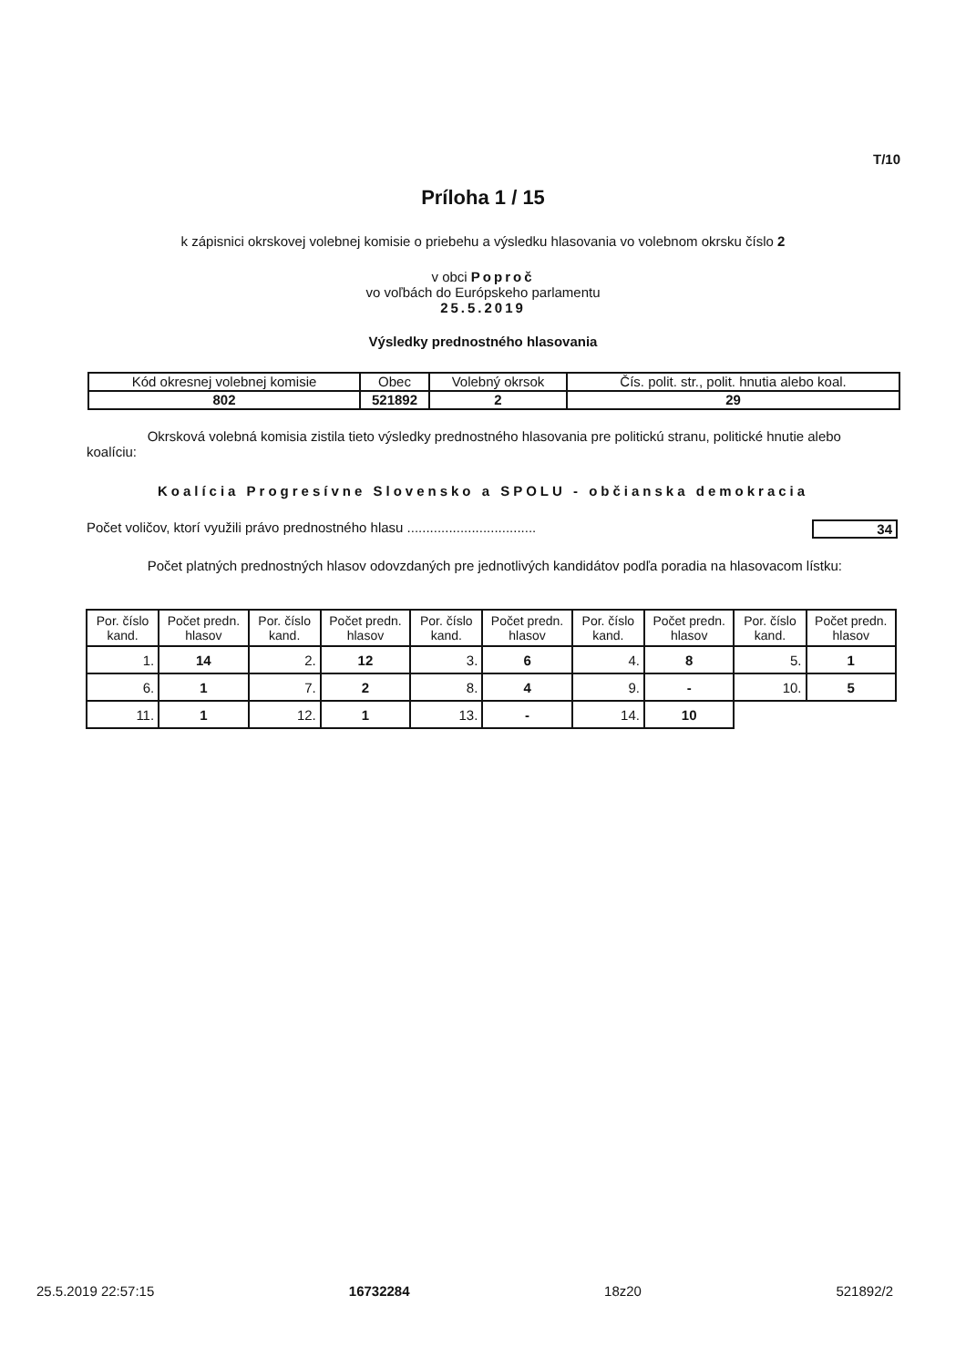T/10
Príloha 1 / 15
k zápisnici okrskovej volebnej komisie o priebehu a výsledku hlasovania vo volebnom okrsku číslo 2
v obci Poproč
vo voľbách do Európskeho parlamentu
25.5.2019
Výsledky prednostného hlasovania
| Kód okresnej volebnej komisie | Obec | Volebný okrsok | Čís. polit. str., polit. hnutia alebo koal. |
| 802 | 521892 | 2 | 29 |
Okrsková volebná komisia zistila tieto výsledky prednostného hlasovania pre politickú stranu, politické hnutie alebo koalíciu:
Koalícia Progresívne Slovensko a SPOLU - občianska demokracia
Počet voličov, ktorí využili právo prednostného hlasu .................................. 34
Počet platných prednostných hlasov odovzdaných pre jednotlivých kandidátov podľa poradia na hlasovacom lístku:
| Por. číslo kand. | Počet predn. hlasov | Por. číslo kand. | Počet predn. hlasov | Por. číslo kand. | Počet predn. hlasov | Por. číslo kand. | Počet predn. hlasov | Por. číslo kand. | Počet predn. hlasov |
| --- | --- | --- | --- | --- | --- | --- | --- | --- | --- |
| 1. | 14 | 2. | 12 | 3. | 6 | 4. | 8 | 5. | 1 |
| 6. | 1 | 7. | 2 | 8. | 4 | 9. | - | 10. | 5 |
| 11. | 1 | 12. | 1 | 13. | - | 14. | 10 | | |
25.5.2019 22:57:15 16732284 18z20 521892/2